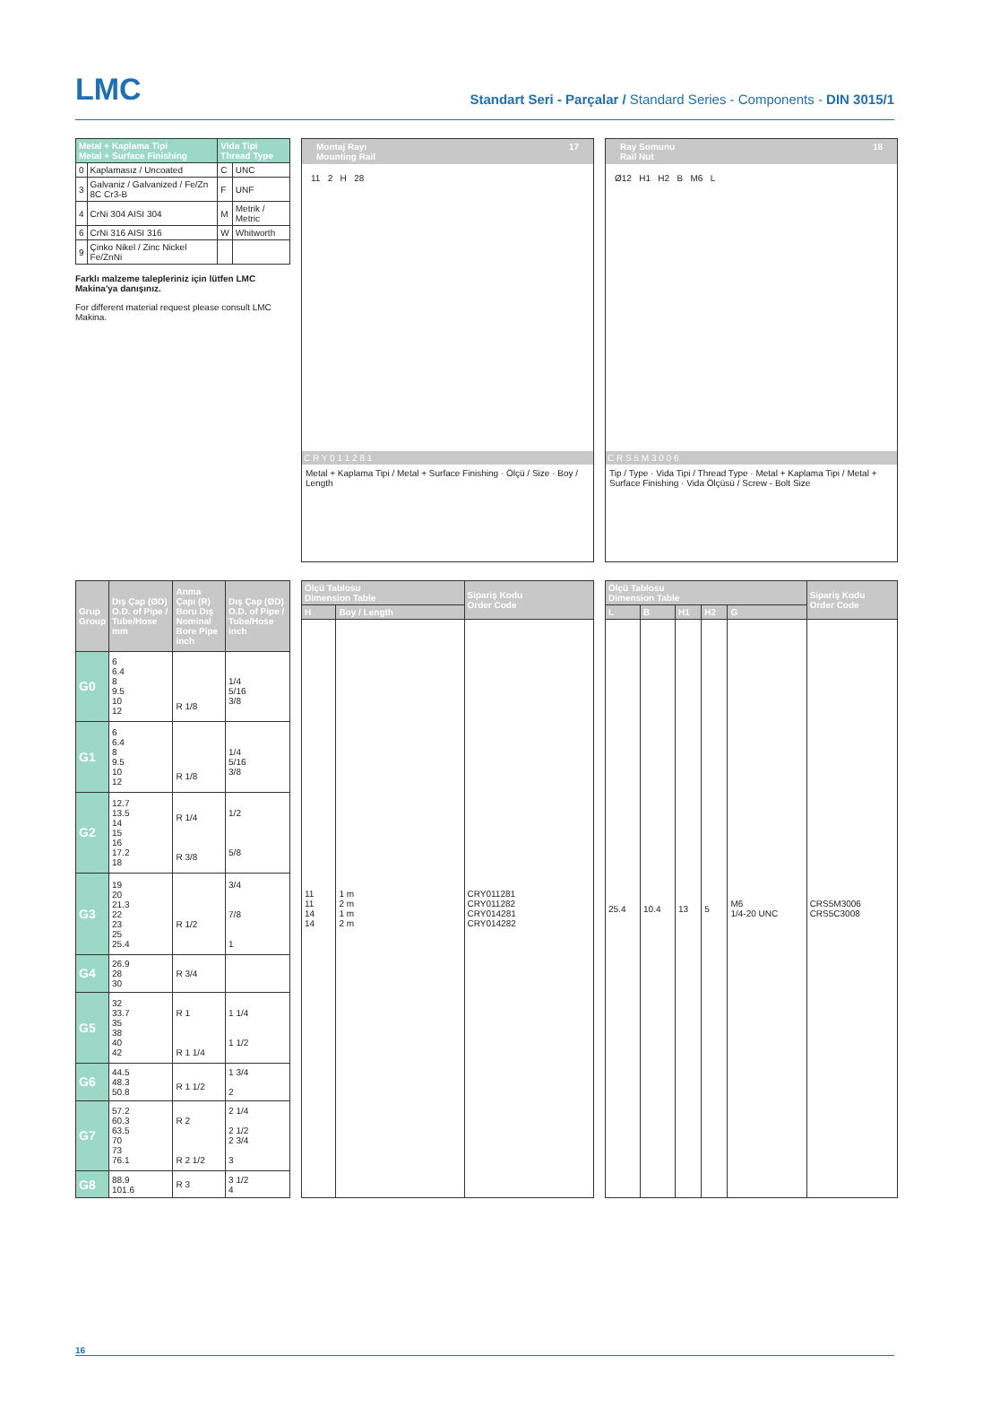LMC
Standart Seri - Parçalar / Standard Series - Components - DIN 3015/1
| Metal + Kaplama Tipi Metal + Surface Finishing | | Vida Tipi Thread Type | |
| --- | --- | --- | --- |
| 0 | Kaplamasız / Uncoated | C | UNC |
| 3 | Galvaniz / Galvanized / Fe/Zn 8C Cr3-B | F | UNF |
| 4 | CrNi 304 AISI 304 | M | Metrik / Metric |
| 6 | CrNi 316 AISI 316 | W | Whitworth |
| 9 | Çinko Nikel / Zinc Nickel Fe/ZnNi | | |
Farklı malzeme talepleriniz için lütfen LMC Makina'ya danışınız.
For different material request please consult LMC Makina.
Montaj Rayı
Mounting Rail 17
11 2 H 28
C R Y 0 1 1 2 8 1
Metal + Kaplama Tipi / Metal + Surface Finishing · Ölçü / Size · Boy / Length
Ray Somunu
Rail Nut 18
Ø12 H1 H2 B M6 L
C R S 5 M 3 0 0 6
Tip / Type · Vida Tipi / Thread Type · Metal + Kaplama Tipi / Metal + Surface Finishing · Vida Ölçüsü / Screw - Bolt Size
| Grup Group | Dış Çap (ØD) O.D. of Pipe / Tube/Hose mm | Anma Çapı (R) Boru Dış Nominal Bore Pipe inch | Dış Çap (ØD) O.D. of Pipe / Tube/Hose inch |
| --- | --- | --- | --- |
| G0 | 6 6.4 8 9.5 10 12 | R 1/8 | 1/4 5/16 3/8 |
| G1 | 6 6.4 8 9.5 10 12 | R 1/8 | 1/4 5/16 3/8 |
| G2 | 12.7 13.5 14 15 16 17.2 18 | R 1/4 R 3/8 | 1/2 5/8 |
| G3 | 19 20 21.3 22 23 25 25.4 | R 1/2 | 3/4 7/8 1 |
| G4 | 26.9 28 30 | R 3/4 | |
| G5 | 32 33.7 35 38 40 42 | R 1 R 1 1/4 | 1 1/4 1 1/2 |
| G6 | 44.5 48.3 50.8 | R 1 1/2 | 1 3/4 2 |
| G7 | 57.2 60.3 63.5 70 73 76.1 | R 2 R 2 1/2 | 2 1/4 2 1/2 2 3/4 3 |
| G8 | 88.9 101.6 | R 3 | 3 1/2 4 |
| Ölçü Tablosu Dimension Table | | Sipariş Kodu Order Code |
| --- | --- | --- |
| H | Boy / Length | |
| 11 11 14 14 | 1 m 2 m 1 m 2 m | CRY011281 CRY011282 CRY014281 CRY014282 |
| Ölçü Tablosu Dimension Table | | | | | Sipariş Kodu Order Code |
| --- | --- | --- | --- | --- | --- |
| L | B | H1 | H2 | G | |
| 25.4 | 10.4 | 13 | 5 | M6 1/4-20 UNC | CRS5M3006 CRS5C3008 |
16